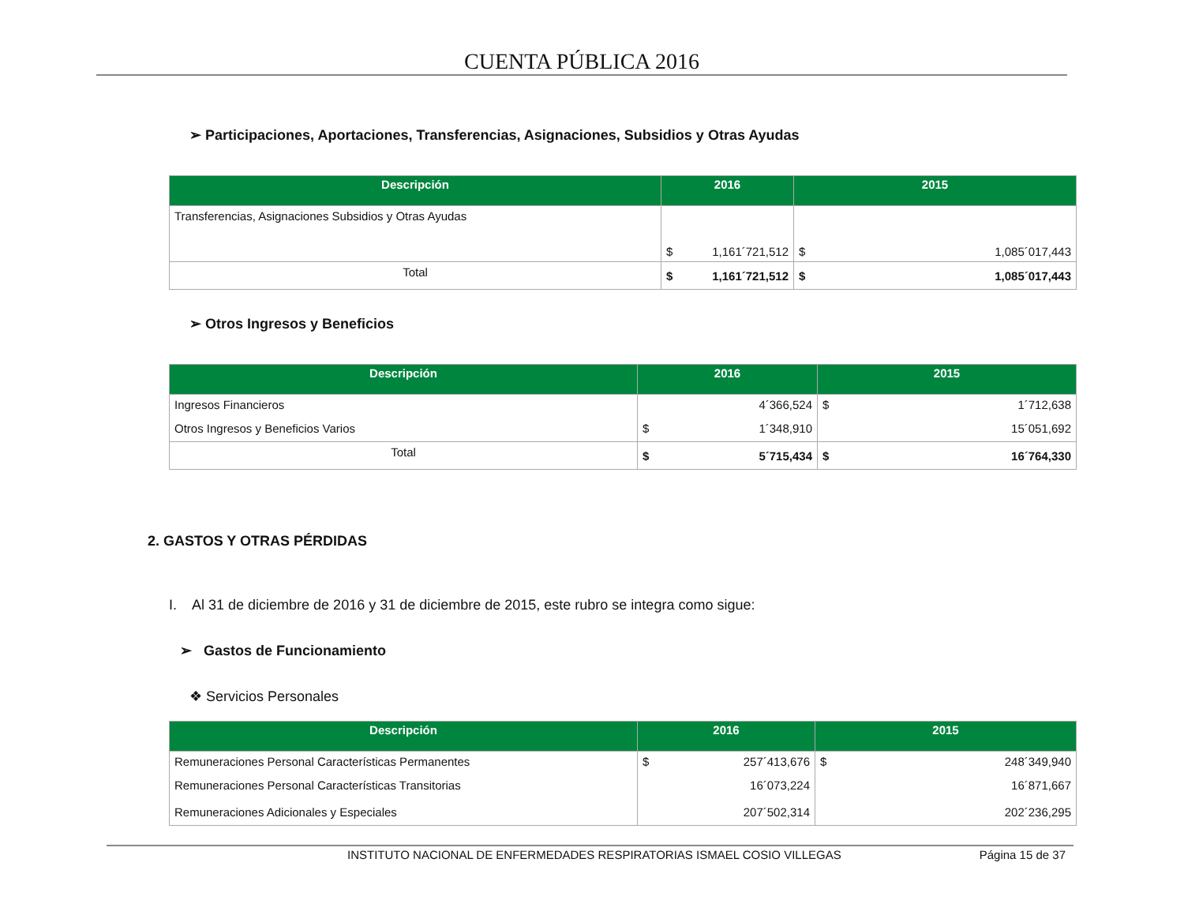CUENTA PÚBLICA 2016
➢ Participaciones, Aportaciones, Transferencias, Asignaciones, Subsidios y Otras Ayudas
| Descripción | 2016 | 2015 |
| --- | --- | --- |
| Transferencias, Asignaciones Subsidios y Otras Ayudas | $ 1,161´721,512 | $ 1,085´017,443 |
| Total | $ 1,161´721,512 | $ 1,085´017,443 |
➢ Otros Ingresos y Beneficios
| Descripción | 2016 | 2015 |
| --- | --- | --- |
| Ingresos Financieros | 4´366,524 | $ 1´712,638 |
| Otros Ingresos y Beneficios Varios | $ 1´348,910 | 15´051,692 |
| Total | $ 5´715,434 | $ 16´764,330 |
2. GASTOS Y OTRAS PÉRDIDAS
I. Al 31 de diciembre de 2016 y 31 de diciembre de 2015, este rubro se integra como sigue:
➢ Gastos de Funcionamiento
❖ Servicios Personales
| Descripción | 2016 | 2015 |
| --- | --- | --- |
| Remuneraciones Personal Características Permanentes | $ 257´413,676 | $ 248´349,940 |
| Remuneraciones Personal Características Transitorias | 16´073,224 | 16´871,667 |
| Remuneraciones Adicionales y Especiales | 207´502,314 | 202´236,295 |
INSTITUTO NACIONAL DE ENFERMEDADES RESPIRATORIAS ISMAEL COSIO VILLEGAS Página 15 de 37